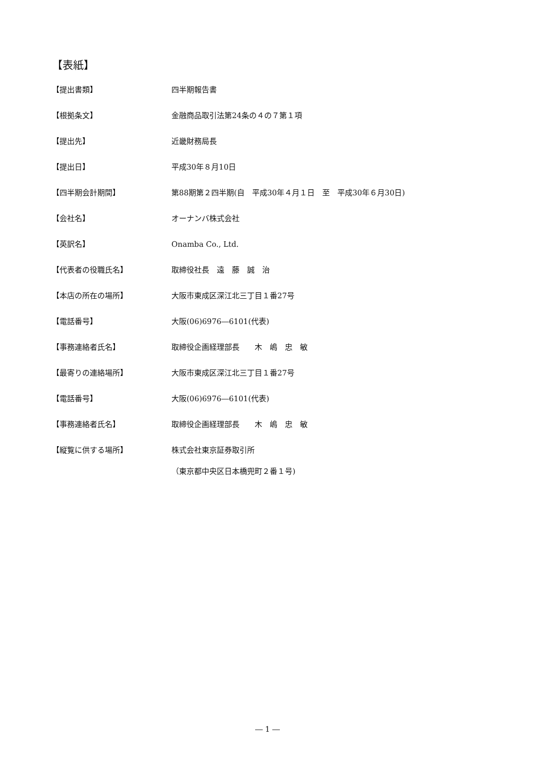【表紙】
【提出書類】 四半期報告書
【根拠条文】 金融商品取引法第24条の４の７第１項
【提出先】 近畿財務局長
【提出日】 平成30年８月10日
【四半期会計期間】 第88期第２四半期(自　平成30年４月１日　至　平成30年６月30日)
【会社名】 オーナンバ株式会社
【英訳名】 Onamba Co., Ltd.
【代表者の役職氏名】 取締役社長　遠　藤　誠　治
【本店の所在の場所】 大阪市東成区深江北三丁目１番27号
【電話番号】 大阪(06)6976―6101(代表)
【事務連絡者氏名】 取締役企画経理部長　　木　嶋　忠　敏
【最寄りの連絡場所】 大阪市東成区深江北三丁目１番27号
【電話番号】 大阪(06)6976―6101(代表)
【事務連絡者氏名】 取締役企画経理部長　　木　嶋　忠　敏
【縦覧に供する場所】 株式会社東京証券取引所
（東京都中央区日本橋兜町２番１号)
― 1 ―